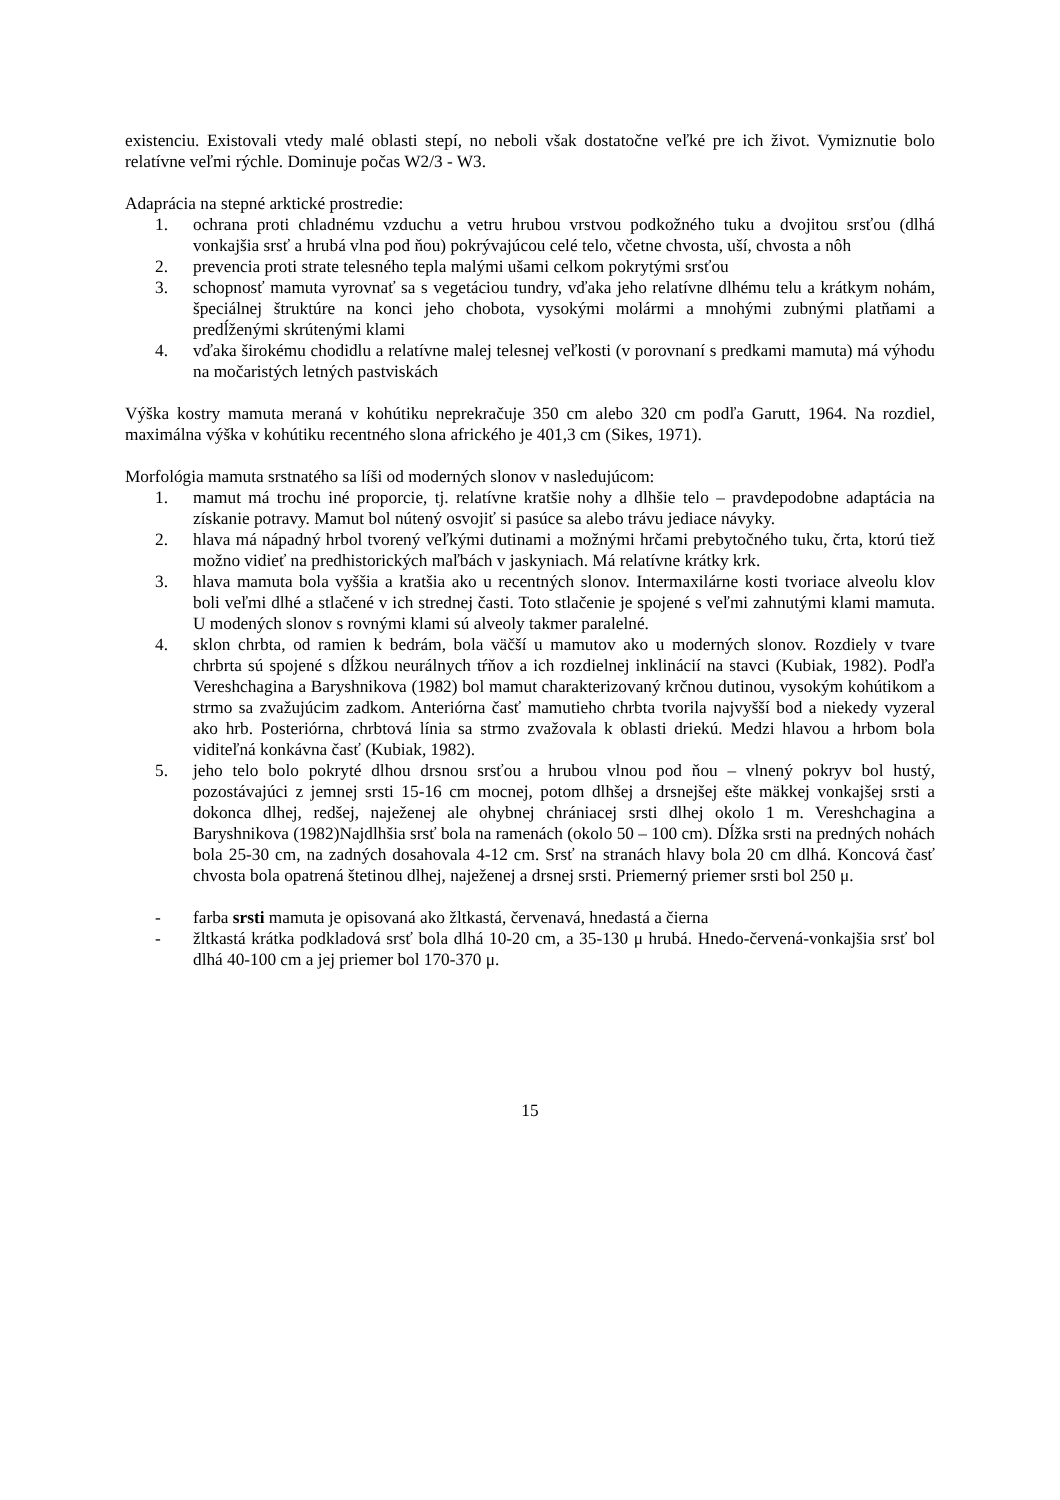existenciu. Existovali vtedy malé oblasti stepí, no neboli však dostatočne veľké pre ich život. Vymiznutie bolo relatívne veľmi rýchle. Dominuje počas W2/3 - W3.
Adaprácia na stepné arktické prostredie:
1. ochrana proti chladnému vzduchu a vetru hrubou vrstvou podkožného tuku a dvojitou srsťou (dlhá vonkajšia srsť a hrubá vlna pod ňou) pokrývajúcou celé telo, včetne chvosta, uší, chvosta a nôh
2. prevencia proti strate telesného tepla malými ušami celkom pokrytými srsťou
3. schopnosť mamuta vyrovnať sa s vegetáciou tundry, vďaka jeho relatívne dlhému telu a krátkym nohám, špeciálnej štruktúre na konci jeho chobota, vysokými molármi a mnohými zubnými platňami a predĺženými skrútenými klami
4. vďaka širokému chodidlu a relatívne malej telesnej veľkosti (v porovnaní s predkami mamuta) má výhodu na močaristých letných pastviskách
Výška kostry mamuta meraná v kohútiku neprekračuje 350 cm alebo 320 cm podľa Garutt, 1964. Na rozdiel, maximálna výška v kohútiku recentného slona afrického je 401,3 cm (Sikes, 1971).
Morfológia mamuta srstnatého sa líši od moderných slonov v nasledujúcom:
1. mamut má trochu iné proporcie, tj. relatívne kratšie nohy a dlhšie telo – pravdepodobne adaptácia na získanie potravy. Mamut bol nútený osvojiť si pasúce sa alebo trávu jediace návyky.
2. hlava má nápadný hrbol tvorený veľkými dutinami a možnými hrčami prebytočného tuku, črta, ktorú tiež možno vidieť na predhistorických maľbách v jaskyniach. Má relatívne krátky krk.
3. hlava mamuta bola vyššia a kratšia ako u recentných slonov. Intermaxilárne kosti tvoriace alveolu klov boli veľmi dlhé a stlačené v ich strednej časti. Toto stlačenie je spojené s veľmi zahnutými klami mamuta. U modených slonov s rovnými klami sú alveoly takmer paralelné.
4. sklon chrbta, od ramien k bedrám, bola väčší u mamutov ako u moderných slonov. Rozdiely v tvare chrbrta sú spojené s dĺžkou neurálnych tŕňov a ich rozdielnej inklinácií na stavci (Kubiak, 1982). Podľa Vereshchagina a Baryshnikova (1982) bol mamut charakterizovaný krčnou dutinou, vysokým kohútikom a strmo sa zvažujúcim zadkom. Anteriórna časť mamutieho chrbta tvorila najvyšší bod a niekedy vyzeral ako hrb. Posteriórna, chrbtová línia sa strmo zvažovala k oblasti driekú. Medzi hlavou a hrbom bola viditeľná konkávna časť (Kubiak, 1982).
5. jeho telo bolo pokryté dlhou drsnou srsťou a hrubou vlnou pod ňou – vlnený pokryv bol hustý, pozostávajúci z jemnej srsti 15-16 cm mocnej, potom dlhšej a drsnejšej ešte mäkkej vonkajšej srsti a dokonca dlhej, redšej, naježenej ale ohybnej chrániacej srsti dlhej okolo 1 m. Vereshchagina a Baryshnikova (1982)Najdlhšia srsť bola na ramenách (okolo 50 – 100 cm). Dĺžka srsti na predných nohách bola 25-30 cm, na zadných dosahovala 4-12 cm. Srsť na stranách hlavy bola 20 cm dlhá. Koncová časť chvosta bola opatrená štetinou dlhej, naježenej a drsnej srsti. Priemerný priemer srsti bol 250 μ.
- farba srsti mamuta je opisovaná ako žltkastá, červenavá, hnedastá a čierna
- žltkastá krátka podkladová srsť bola dlhá 10-20 cm, a 35-130 μ hrubá. Hnedo-červená-vonkajšia srsť bol dlhá 40-100 cm a jej priemer bol 170-370 μ.
15